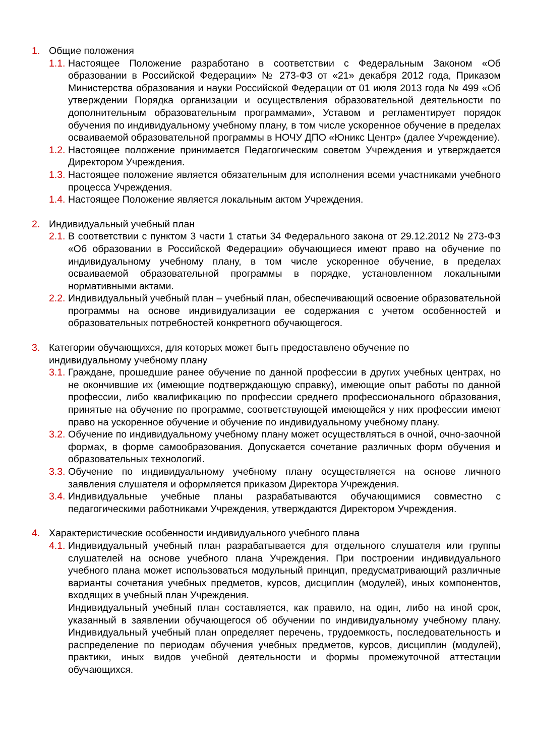1. Общие положения
1.1.
Настоящее Положение разработано в соответствии с Федеральным Законом «Об образовании в Российской Федерации» № 273-ФЗ от «21» декабря 2012 года, Приказом Министерства образования и науки Российской Федерации от 01 июля 2013 года № 499 «Об утверждении Порядка организации и осуществления образовательной деятельности по дополнительным образовательным программами», Уставом и регламентирует порядок обучения по индивидуальному учебному плану, в том числе ускоренное обучение в пределах осваиваемой образовательной программы в НОЧУ ДПО «Юникс Центр» (далее Учреждение).
1.2.
Настоящее положение принимается Педагогическим советом Учреждения и утверждается Директором Учреждения.
1.3.
Настоящее положение является обязательным для исполнения всеми участниками учебного процесса Учреждения.
1.4.
Настоящее Положение является локальным актом Учреждения.
2. Индивидуальный учебный план
2.1.
В соответствии с пунктом 3 части 1 статьи 34 Федерального закона от 29.12.2012 № 273-ФЗ «Об образовании в Российской Федерации» обучающиеся имеют право на обучение по индивидуальному учебному плану, в том числе ускоренное обучение, в пределах осваиваемой образовательной программы в порядке, установленном локальными нормативными актами.
2.2.
Индивидуальный учебный план – учебный план, обеспечивающий освоение образовательной программы на основе индивидуализации ее содержания с учетом особенностей и образовательных потребностей конкретного обучающегося.
3. Категории обучающихся, для которых может быть предоставлено обучение по
индивидуальному учебному плану
3.1.
Граждане, прошедшие ранее обучение по данной профессии в других учебных центрах, но не окончившие их (имеющие подтверждающую справку), имеющие опыт работы по данной профессии, либо квалификацию по профессии среднего профессионального образования, принятые на обучение по программе, соответствующей имеющейся у них профессии имеют право на ускоренное обучение и обучение по индивидуальному учебному плану.
3.2.
Обучение по индивидуальному учебному плану может осуществляться в очной, очно-заочной формах, в форме самообразования. Допускается сочетание различных форм обучения и образовательных технологий.
3.3.
Обучение по индивидуальному учебному плану осуществляется на основе личного заявления слушателя и оформляется приказом Директора Учреждения.
3.4.
Индивидуальные учебные планы разрабатываются обучающимися совместно с педагогическими работниками Учреждения, утверждаются Директором Учреждения.
4. Характеристические особенности индивидуального учебного плана
4.1.
Индивидуальный учебный план разрабатывается для отдельного слушателя или группы слушателей на основе учебного плана Учреждения. При построении индивидуального учебного плана может использоваться модульный принцип, предусматривающий различные варианты сочетания учебных предметов, курсов, дисциплин (модулей), иных компонентов, входящих в учебный план Учреждения.
Индивидуальный учебный план составляется, как правило, на один, либо на иной срок, указанный в заявлении обучающегося об обучении по индивидуальному учебному плану. Индивидуальный учебный план определяет перечень, трудоемкость, последовательность и распределение по периодам обучения учебных предметов, курсов, дисциплин (модулей), практики, иных видов учебной деятельности и формы промежуточной аттестации обучающихся.